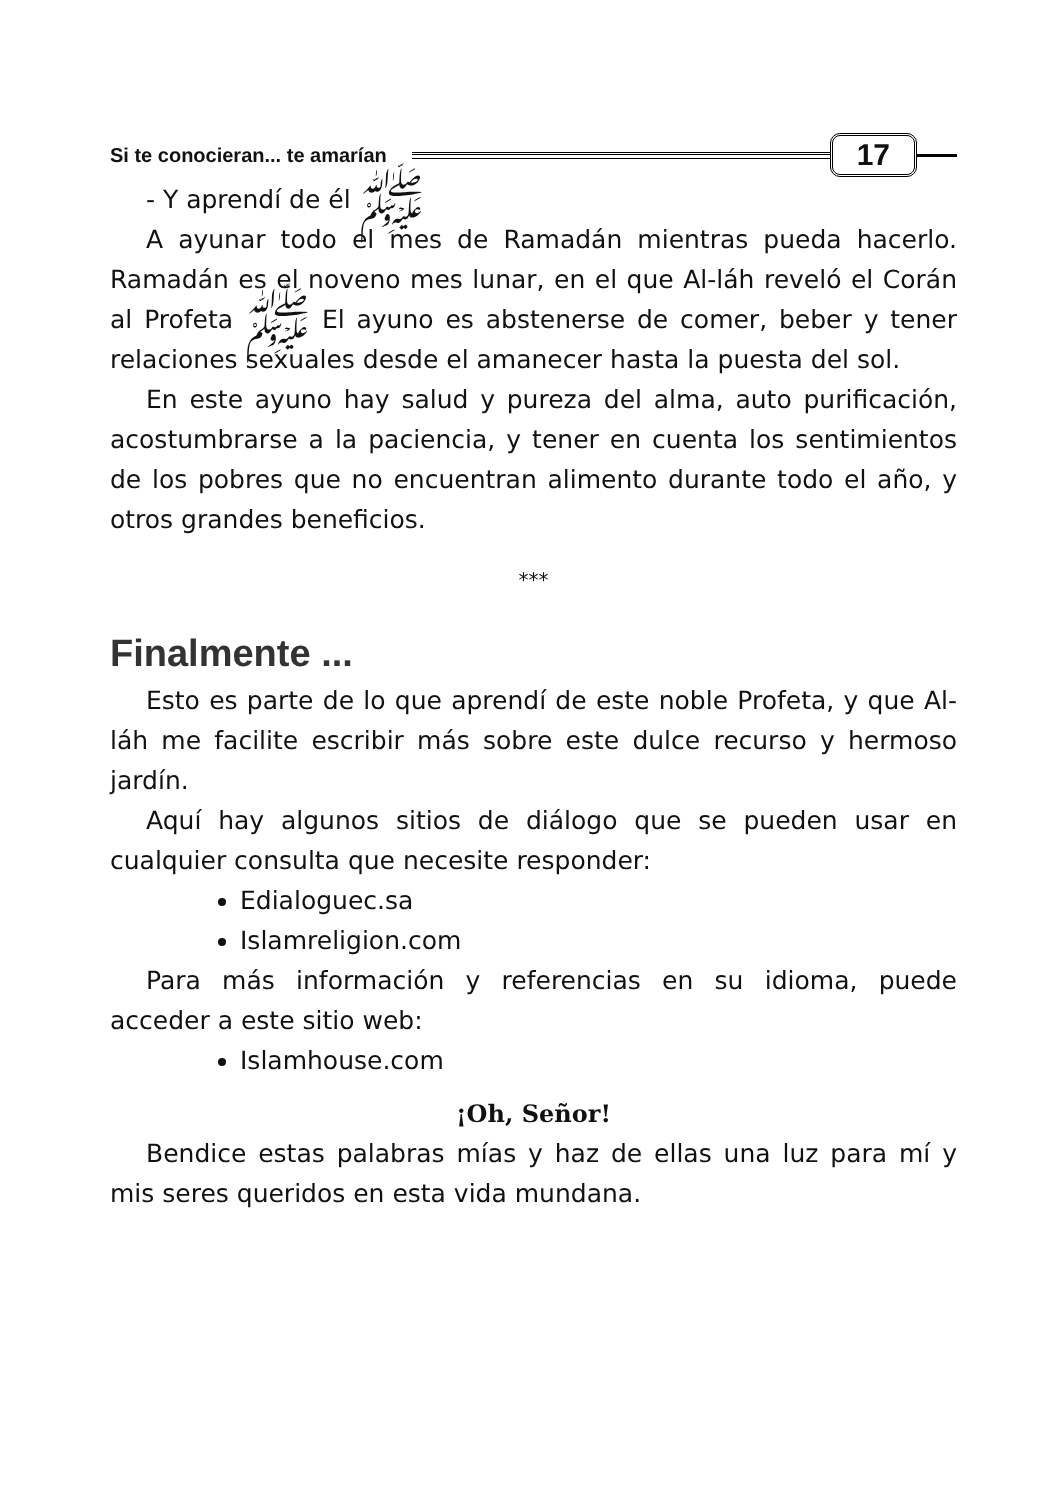Si te conocieran... te amarían 17
- Y aprendí de él ﷺ
A ayunar todo el mes de Ramadán mientras pueda hacerlo. Ramadán es el noveno mes lunar, en el que Al-láh reveló el Corán al Profeta ﷺ El ayuno es abstenerse de comer, beber y tener relaciones sexuales desde el amanecer hasta la puesta del sol.
En este ayuno hay salud y pureza del alma, auto purificación, acostumbrarse a la paciencia, y tener en cuenta los sentimientos de los pobres que no encuentran alimento durante todo el año, y otros grandes beneficios.
***
Finalmente ...
Esto es parte de lo que aprendí de este noble Profeta, y que Al-láh me facilite escribir más sobre este dulce recurso y hermoso jardín.
Aquí hay algunos sitios de diálogo que se pueden usar en cualquier consulta que necesite responder:
Edialoguec.sa
Islamreligion.com
Para más información y referencias en su idioma, puede acceder a este sitio web:
Islamhouse.com
¡Oh, Señor!
Bendice estas palabras mías y haz de ellas una luz para mí y mis seres queridos en esta vida mundana.